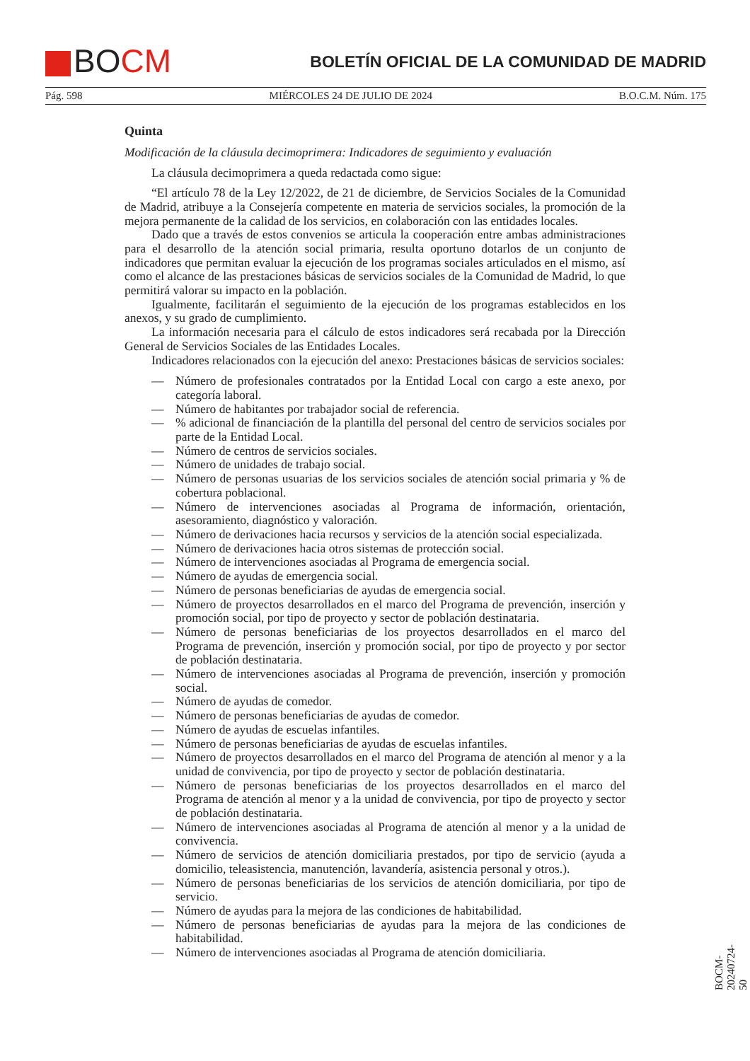BOCM
BOLETÍN OFICIAL DE LA COMUNIDAD DE MADRID
Pág. 598 MIÉRCOLES 24 DE JULIO DE 2024 B.O.C.M. Núm. 175
Quinta
Modificación de la cláusula decimoprimera: Indicadores de seguimiento y evaluación
La cláusula decimoprimera a queda redactada como sigue:
“El artículo 78 de la Ley 12/2022, de 21 de diciembre, de Servicios Sociales de la Comunidad de Madrid, atribuye a la Consejería competente en materia de servicios sociales, la promoción de la mejora permanente de la calidad de los servicios, en colaboración con las entidades locales.
Dado que a través de estos convenios se articula la cooperación entre ambas administraciones para el desarrollo de la atención social primaria, resulta oportuno dotarlos de un conjunto de indicadores que permitan evaluar la ejecución de los programas sociales articulados en el mismo, así como el alcance de las prestaciones básicas de servicios sociales de la Comunidad de Madrid, lo que permitirá valorar su impacto en la población.
Igualmente, facilitarán el seguimiento de la ejecución de los programas establecidos en los anexos, y su grado de cumplimiento.
La información necesaria para el cálculo de estos indicadores será recabada por la Dirección General de Servicios Sociales de las Entidades Locales.
Indicadores relacionados con la ejecución del anexo: Prestaciones básicas de servicios sociales:
— Número de profesionales contratados por la Entidad Local con cargo a este anexo, por categoría laboral.
— Número de habitantes por trabajador social de referencia.
—% adicional de financiación de la plantilla del personal del centro de servicios sociales por parte de la Entidad Local.
— Número de centros de servicios sociales.
— Número de unidades de trabajo social.
— Número de personas usuarias de los servicios sociales de atención social primaria y % de cobertura poblacional.
— Número de intervenciones asociadas al Programa de información, orientación, asesoramiento, diagnóstico y valoración.
— Número de derivaciones hacia recursos y servicios de la atención social especializada.
— Número de derivaciones hacia otros sistemas de protección social.
— Número de intervenciones asociadas al Programa de emergencia social.
— Número de ayudas de emergencia social.
— Número de personas beneficiarias de ayudas de emergencia social.
— Número de proyectos desarrollados en el marco del Programa de prevención, inserción y promoción social, por tipo de proyecto y sector de población destinataria.
— Número de personas beneficiarias de los proyectos desarrollados en el marco del Programa de prevención, inserción y promoción social, por tipo de proyecto y por sector de población destinataria.
— Número de intervenciones asociadas al Programa de prevención, inserción y promoción social.
— Número de ayudas de comedor.
— Número de personas beneficiarias de ayudas de comedor.
— Número de ayudas de escuelas infantiles.
— Número de personas beneficiarias de ayudas de escuelas infantiles.
— Número de proyectos desarrollados en el marco del Programa de atención al menor y a la unidad de convivencia, por tipo de proyecto y sector de población destinataria.
— Número de personas beneficiarias de los proyectos desarrollados en el marco del Programa de atención al menor y a la unidad de convivencia, por tipo de proyecto y sector de población destinataria.
— Número de intervenciones asociadas al Programa de atención al menor y a la unidad de convivencia.
— Número de servicios de atención domiciliaria prestados, por tipo de servicio (ayuda a domicilio, teleasistencia, manutención, lavandería, asistencia personal y otros.).
— Número de personas beneficiarias de los servicios de atención domiciliaria, por tipo de servicio.
— Número de ayudas para la mejora de las condiciones de habitabilidad.
— Número de personas beneficiarias de ayudas para la mejora de las condiciones de habitabilidad.
— Número de intervenciones asociadas al Programa de atención domiciliaria.
BOCM-20240724-50